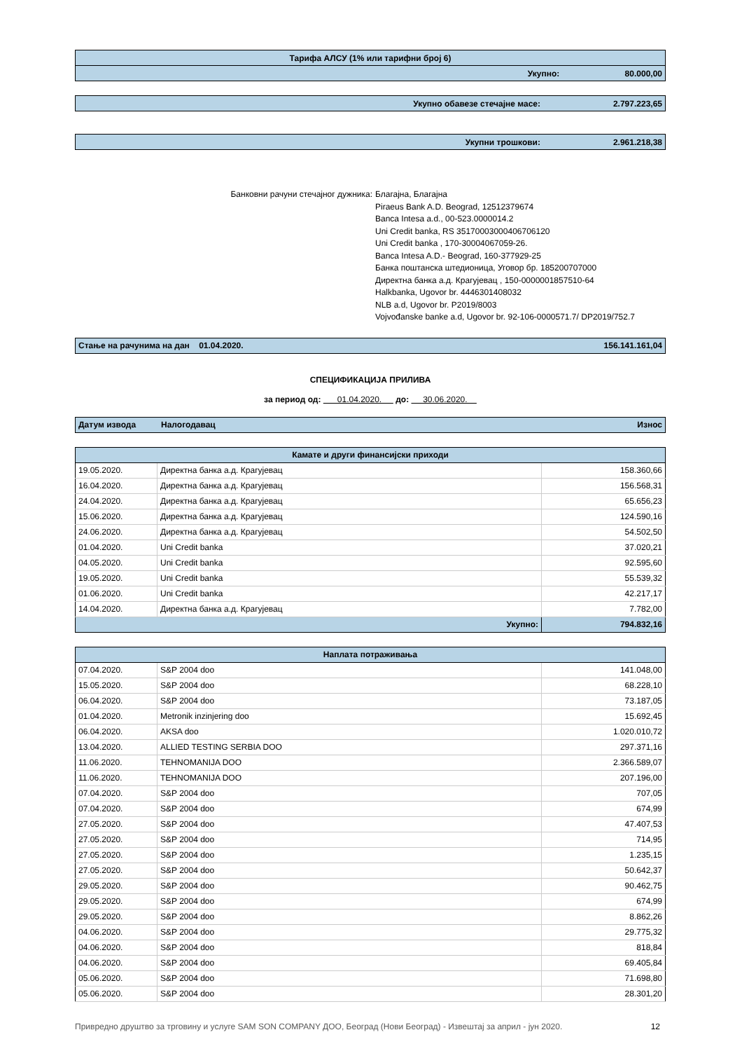| Тарифа АЛСУ (1% или тарифни број 6) | | |
| | Укупно: | 80.000,00 |
| Укупно обавезе стечајне масе: | 2.797.223,65 |
| Укупни трошкови: | 2.961.218,38 |
Банковни рачуни стечајног дужника: Благајна, Благајна
Piraeus Bank A.D. Beograd, 12512379674
Banca Intesa a.d., 00-523.0000014.2
Uni Credit banka, RS 35170003000406706120
Uni Credit banka , 170-30004067059-26.
Banca Intesa A.D.- Beograd, 160-377929-25
Банка поштанска штедионица, Уговор бр. 185200707000
Директна банка а.д. Крагујевац , 150-0000001857510-64
Halkbanka, Ugovor br. 4446301408032
NLB a.d, Ugovor br. P2019/8003
Vojvođanske banke a.d, Ugovor br. 92-106-0000571.7/ DP2019/752.7
| Стање на рачунима на дан 01.04.2020. | 156.141.161,04 |
СПЕЦИФИКАЦИЈА ПРИЛИВА
за период од: 01.04.2020. до: 30.06.2020.
| Датум извода | Налогодавац | Износ |
| Камате и други финансијски приходи | | |
| 19.05.2020. | Директна банка а.д. Крагујевац | 158.360,66 |
| 16.04.2020. | Директна банка а.д. Крагујевац | 156.568,31 |
| 24.04.2020. | Директна банка а.д. Крагујевац | 65.656,23 |
| 15.06.2020. | Директна банка а.д. Крагујевац | 124.590,16 |
| 24.06.2020. | Директна банка а.д. Крагујевац | 54.502,50 |
| 01.04.2020. | Uni Credit banka | 37.020,21 |
| 04.05.2020. | Uni Credit banka | 92.595,60 |
| 19.05.2020. | Uni Credit banka | 55.539,32 |
| 01.06.2020. | Uni Credit banka | 42.217,17 |
| 14.04.2020. | Директна банка а.д. Крагујевац | 7.782,00 |
| Укупно: | | 794.832,16 |
| Наплата потраживања | | |
| 07.04.2020. | S&P 2004 doo | 141.048,00 |
| 15.05.2020. | S&P 2004 doo | 68.228,10 |
| 06.04.2020. | S&P 2004 doo | 73.187,05 |
| 01.04.2020. | Metronik inzinjering doo | 15.692,45 |
| 06.04.2020. | AKSA doo | 1.020.010,72 |
| 13.04.2020. | ALLIED TESTING SERBIA DOO | 297.371,16 |
| 11.06.2020. | TEHNOMANIJA DOO | 2.366.589,07 |
| 11.06.2020. | TEHNOMANIJA DOO | 207.196,00 |
| 07.04.2020. | S&P 2004 doo | 707,05 |
| 07.04.2020. | S&P 2004 doo | 674,99 |
| 27.05.2020. | S&P 2004 doo | 47.407,53 |
| 27.05.2020. | S&P 2004 doo | 714,95 |
| 27.05.2020. | S&P 2004 doo | 1.235,15 |
| 27.05.2020. | S&P 2004 doo | 50.642,37 |
| 29.05.2020. | S&P 2004 doo | 90.462,75 |
| 29.05.2020. | S&P 2004 doo | 674,99 |
| 29.05.2020. | S&P 2004 doo | 8.862,26 |
| 04.06.2020. | S&P 2004 doo | 29.775,32 |
| 04.06.2020. | S&P 2004 doo | 818,84 |
| 04.06.2020. | S&P 2004 doo | 69.405,84 |
| 05.06.2020. | S&P 2004 doo | 71.698,80 |
| 05.06.2020. | S&P 2004 doo | 28.301,20 |
Привредно друштво за трговину и услуге SAM SON COMPANY ДОО, Београд (Нови Београд) - Извештај за април - јун 2020. 12